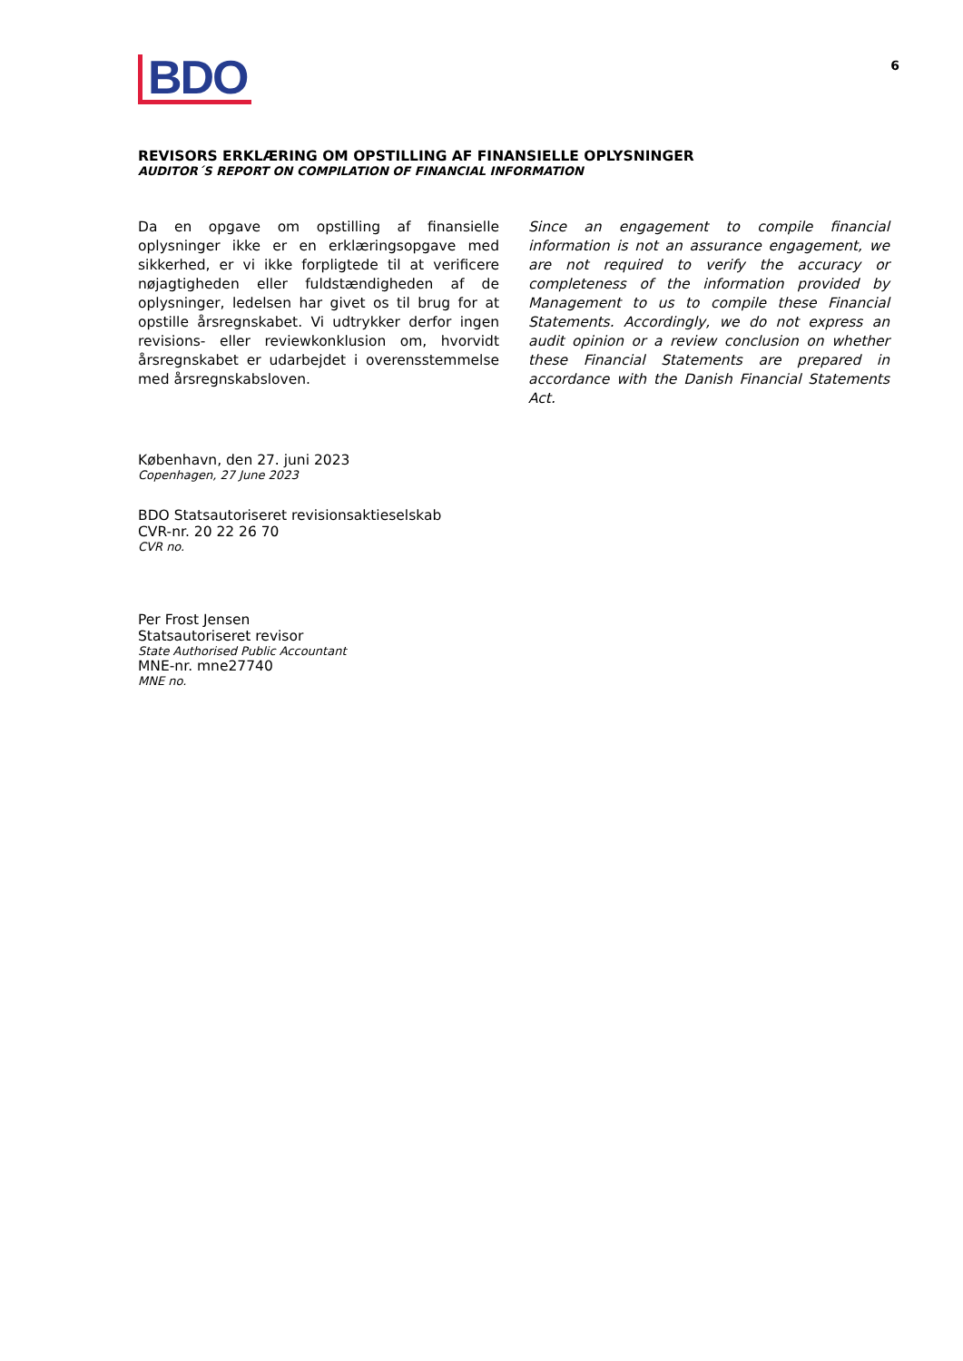BDO
6
REVISORS ERKLÆRING OM OPSTILLING AF FINANSIELLE OPLYSNINGER
AUDITOR´S REPORT ON COMPILATION OF FINANCIAL INFORMATION
Da en opgave om opstilling af finansielle oplysninger ikke er en erklæringsopgave med sikkerhed, er vi ikke forpligtede til at verificere nøjagtigheden eller fuldstændigheden af de oplysninger, ledelsen har givet os til brug for at opstille årsregnskabet. Vi udtrykker derfor ingen revisions- eller reviewkonklusion om, hvorvidt årsregnskabet er udarbejdet i overensstemmelse med årsregnskabsloven.
Since an engagement to compile financial information is not an assurance engagement, we are not required to verify the accuracy or completeness of the information provided by Management to us to compile these Financial Statements. Accordingly, we do not express an audit opinion or a review conclusion on whether these Financial Statements are prepared in accordance with the Danish Financial Statements Act.
København, den 27. juni 2023
Copenhagen, 27 June 2023
BDO Statsautoriseret revisionsaktieselskab
CVR-nr. 20 22 26 70
CVR no.
Per Frost Jensen
Statsautoriseret revisor
State Authorised Public Accountant
MNE-nr. mne27740
MNE no.